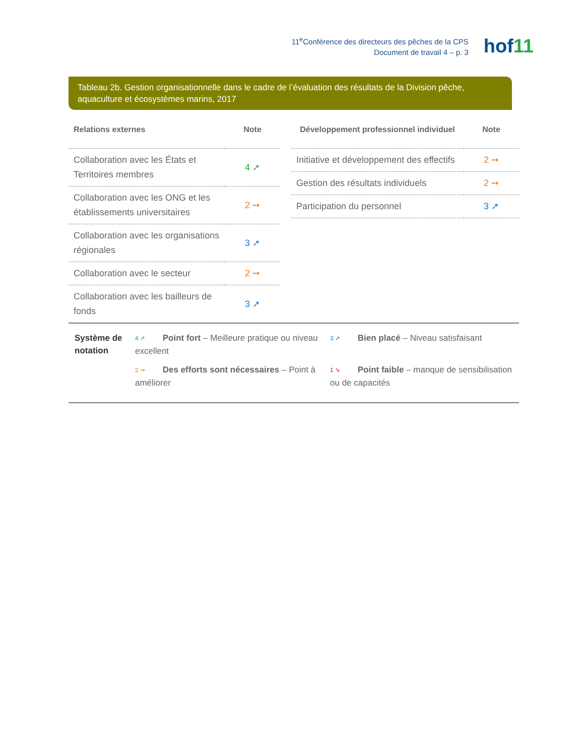11<sup>e</sup>Conférence des directeurs des pêches de la CPS
Document de travail 4 – p. 3
hof11
Tableau 2b. Gestion organisationnelle dans le cadre de l’évaluation des résultats de la Division pêche, aquaculture et écosystèmes marins, 2017
| Relations externes | Note |
| --- | --- |
| Collaboration avec les États et Territoires membres | 4 ➚ |
| Collaboration avec les ONG et les établissements universitaires | 2 ➙ |
| Collaboration avec les organisations régionales | 3 ➚ |
| Collaboration avec le secteur | 2 ➙ |
| Collaboration avec les bailleurs de fonds | 3 ➚ |
| Développement professionnel individuel | Note |
| --- | --- |
| Initiative et développement des effectifs | 2 ➙ |
| Gestion des résultats individuels | 2 ➙ |
| Participation du personnel | 3 ➚ |
Système de notation
4 ➚ Point fort – Meilleure pratique ou niveau excellent
3 ➚ Bien placé – Niveau satisfaisant
2 ➙ Des efforts sont nécessaires – Point à améliorer
1 ➘ Point faible – manque de sensibilisation ou de capacités